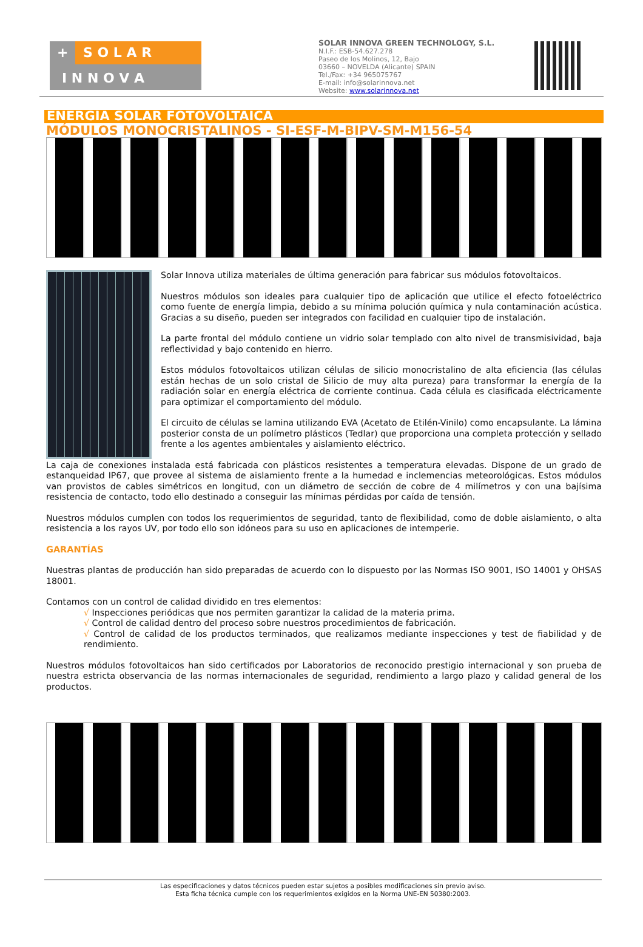+ S O L A R
I N N O V A
SOLAR INNOVA GREEN TECHNOLOGY, S.L.
N.I.F.: ESB-54.627.278
Paseo de los Molinos, 12, Bajo
03660 – NOVELDA (Alicante) SPAIN
Tel./Fax: +34 965075767
E-mail: info@solarinnova.net
Website: www.solarinnova.net
ENERGÍA SOLAR FOTOVOLTAICA
MÓDULOS MONOCRISTALINOS - SI-ESF-M-BIPV-SM-M156-54
Solar Innova utiliza materiales de última generación para fabricar sus módulos fotovoltaicos.
Nuestros módulos son ideales para cualquier tipo de aplicación que utilice el efecto fotoeléctrico como fuente de energía limpia, debido a su mínima polución química y nula contaminación acústica. Gracias a su diseño, pueden ser integrados con facilidad en cualquier tipo de instalación.
La parte frontal del módulo contiene un vidrio solar templado con alto nivel de transmisividad, baja reflectividad y bajo contenido en hierro.
Estos módulos fotovoltaicos utilizan células de silicio monocristalino de alta eficiencia (las células están hechas de un solo cristal de Silicio de muy alta pureza) para transformar la energía de la radiación solar en energía eléctrica de corriente continua. Cada célula es clasificada eléctricamente para optimizar el comportamiento del módulo.
El circuito de células se lamina utilizando EVA (Acetato de Etilén-Vinilo) como encapsulante. La lámina posterior consta de un polímetro plásticos (Tedlar) que proporciona una completa protección y sellado frente a los agentes ambientales y aislamiento eléctrico.
La caja de conexiones instalada está fabricada con plásticos resistentes a temperatura elevadas. Dispone de un grado de estanqueidad IP67, que provee al sistema de aislamiento frente a la humedad e inclemencias meteorológicas. Estos módulos van provistos de cables simétricos en longitud, con un diámetro de sección de cobre de 4 milímetros y con una bajísima resistencia de contacto, todo ello destinado a conseguir las mínimas pérdidas por caída de tensión.
Nuestros módulos cumplen con todos los requerimientos de seguridad, tanto de flexibilidad, como de doble aislamiento, o alta resistencia a los rayos UV, por todo ello son idóneos para su uso en aplicaciones de intemperie.
GARANTÍAS
Nuestras plantas de producción han sido preparadas de acuerdo con lo dispuesto por las Normas ISO 9001, ISO 14001 y OHSAS 18001.
Contamos con un control de calidad dividido en tres elementos:
√ Inspecciones periódicas que nos permiten garantizar la calidad de la materia prima.
√ Control de calidad dentro del proceso sobre nuestros procedimientos de fabricación.
√ Control de calidad de los productos terminados, que realizamos mediante inspecciones y test de fiabilidad y de rendimiento.
Nuestros módulos fotovoltaicos han sido certificados por Laboratorios de reconocido prestigio internacional y son prueba de nuestra estricta observancia de las normas internacionales de seguridad, rendimiento a largo plazo y calidad general de los productos.
Las especificaciones y datos técnicos pueden estar sujetos a posibles modificaciones sin previo aviso.
Esta ficha técnica cumple con los requerimientos exigidos en la Norma UNE-EN 50380:2003.